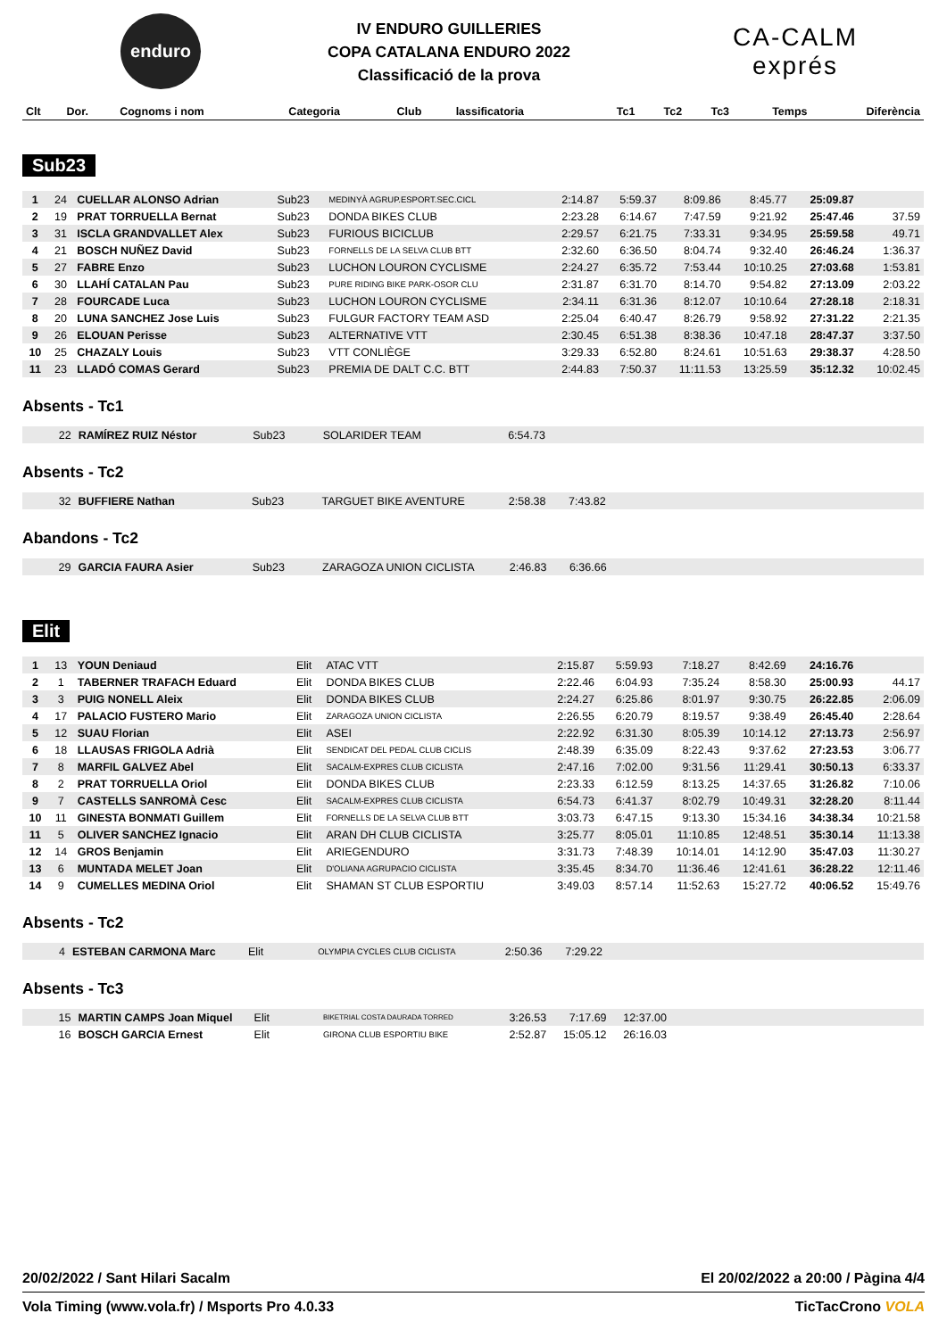enduro
IV ENDURO GUILLERIES
COPA CATALANA ENDURO 2022
Classificació de la prova
CA-CALM
exprés
| Clt | Dor. | Cognoms i nom | Categoria | Club | lassificatoria | Tc1 | Tc2 | Tc3 | Temps | Diferència |
| --- | --- | --- | --- | --- | --- | --- | --- | --- | --- | --- |
Sub23
| 1 | 24 | CUELLAR ALONSO Adrian | Sub23 | MEDINYÀ AGRUP.ESPORT.SEC.CICL | 2:14.87 | 5:59.37 | 8:09.86 | 8:45.77 | 25:09.87 | |
| 2 | 19 | PRAT TORRUELLA Bernat | Sub23 | DONDA BIKES CLUB | 2:23.28 | 6:14.67 | 7:47.59 | 9:21.92 | 25:47.46 | 37.59 |
| 3 | 31 | ISCLA GRANDVALLET Alex | Sub23 | FURIOUS BICICLUB | 2:29.57 | 6:21.75 | 7:33.31 | 9:34.95 | 25:59.58 | 49.71 |
| 4 | 21 | BOSCH NUÑEZ David | Sub23 | FORNELLS DE LA SELVA CLUB BTT | 2:32.60 | 6:36.50 | 8:04.74 | 9:32.40 | 26:46.24 | 1:36.37 |
| 5 | 27 | FABRE Enzo | Sub23 | LUCHON LOURON CYCLISME | 2:24.27 | 6:35.72 | 7:53.44 | 10:10.25 | 27:03.68 | 1:53.81 |
| 6 | 30 | LLAHÍ CATALAN Pau | Sub23 | PURE RIDING BIKE PARK-OSOR CLU | 2:31.87 | 6:31.70 | 8:14.70 | 9:54.82 | 27:13.09 | 2:03.22 |
| 7 | 28 | FOURCADE Luca | Sub23 | LUCHON LOURON CYCLISME | 2:34.11 | 6:31.36 | 8:12.07 | 10:10.64 | 27:28.18 | 2:18.31 |
| 8 | 20 | LUNA SANCHEZ Jose Luis | Sub23 | FULGUR FACTORY TEAM ASD | 2:25.04 | 6:40.47 | 8:26.79 | 9:58.92 | 27:31.22 | 2:21.35 |
| 9 | 26 | ELOUAN Perisse | Sub23 | ALTERNATIVE VTT | 2:30.45 | 6:51.38 | 8:38.36 | 10:47.18 | 28:47.37 | 3:37.50 |
| 10 | 25 | CHAZALY Louis | Sub23 | VTT CONLIÈGE | 3:29.33 | 6:52.80 | 8:24.61 | 10:51.63 | 29:38.37 | 4:28.50 |
| 11 | 23 | LLADÓ COMAS Gerard | Sub23 | PREMIA DE DALT C.C. BTT | 2:44.83 | 7:50.37 | 11:11.53 | 13:25.59 | 35:12.32 | 10:02.45 |
Absents - Tc1
| | 22 | RAMÍREZ RUIZ Néstor | Sub23 | SOLARIDER TEAM | 6:54.73 | |
Absents - Tc2
| | 32 | BUFFIERE Nathan | Sub23 | TARGUET BIKE AVENTURE | 2:58.38 | 7:43.82 | |
Abandons - Tc2
| | 29 | GARCIA FAURA Asier | Sub23 | ZARAGOZA UNION CICLISTA | 2:46.83 | 6:36.66 | |
Elit
| 1 | 13 | YOUN Deniaud | Elit | ATAC VTT | 2:15.87 | 5:59.93 | 7:18.27 | 8:42.69 | 24:16.76 | |
| 2 | 1 | TABERNER TRAFACH Eduard | Elit | DONDA BIKES CLUB | 2:22.46 | 6:04.93 | 7:35.24 | 8:58.30 | 25:00.93 | 44.17 |
| 3 | 3 | PUIG NONELL Aleix | Elit | DONDA BIKES CLUB | 2:24.27 | 6:25.86 | 8:01.97 | 9:30.75 | 26:22.85 | 2:06.09 |
| 4 | 17 | PALACIO FUSTERO Mario | Elit | ZARAGOZA UNION CICLISTA | 2:26.55 | 6:20.79 | 8:19.57 | 9:38.49 | 26:45.40 | 2:28.64 |
| 5 | 12 | SUAU Florian | Elit | ASEI | 2:22.92 | 6:31.30 | 8:05.39 | 10:14.12 | 27:13.73 | 2:56.97 |
| 6 | 18 | LLAUSAS FRIGOLA Adrià | Elit | SENDICAT DEL PEDAL CLUB CICLIS | 2:48.39 | 6:35.09 | 8:22.43 | 9:37.62 | 27:23.53 | 3:06.77 |
| 7 | 8 | MARFIL GALVEZ Abel | Elit | SACALM-EXPRES CLUB CICLISTA | 2:47.16 | 7:02.00 | 9:31.56 | 11:29.41 | 30:50.13 | 6:33.37 |
| 8 | 2 | PRAT TORRUELLA Oriol | Elit | DONDA BIKES CLUB | 2:23.33 | 6:12.59 | 8:13.25 | 14:37.65 | 31:26.82 | 7:10.06 |
| 9 | 7 | CASTELLS SANROMÀ Cesc | Elit | SACALM-EXPRES CLUB CICLISTA | 6:54.73 | 6:41.37 | 8:02.79 | 10:49.31 | 32:28.20 | 8:11.44 |
| 10 | 11 | GINESTA BONMATI Guillem | Elit | FORNELLS DE LA SELVA CLUB BTT | 3:03.73 | 6:47.15 | 9:13.30 | 15:34.16 | 34:38.34 | 10:21.58 |
| 11 | 5 | OLIVER SANCHEZ Ignacio | Elit | ARAN DH CLUB CICLISTA | 3:25.77 | 8:05.01 | 11:10.85 | 12:48.51 | 35:30.14 | 11:13.38 |
| 12 | 14 | GROS Benjamin | Elit | ARIEGENDURO | 3:31.73 | 7:48.39 | 10:14.01 | 14:12.90 | 35:47.03 | 11:30.27 |
| 13 | 6 | MUNTADA MELET Joan | Elit | D'OLIANA AGRUPACIO CICLISTA | 3:35.45 | 8:34.70 | 11:36.46 | 12:41.61 | 36:28.22 | 12:11.46 |
| 14 | 9 | CUMELLES MEDINA Oriol | Elit | SHAMAN ST CLUB ESPORTIU | 3:49.03 | 8:57.14 | 11:52.63 | 15:27.72 | 40:06.52 | 15:49.76 |
Absents - Tc2
| | 4 | ESTEBAN CARMONA Marc | Elit | OLYMPIA CYCLES CLUB CICLISTA | 2:50.36 | 7:29.22 | |
Absents - Tc3
| | 15 | MARTIN CAMPS Joan Miquel | Elit | BIKETRIAL COSTA DAURADA TORRED | 3:26.53 | 7:17.69 | 12:37.00 | |
| | 16 | BOSCH GARCIA Ernest | Elit | GIRONA CLUB ESPORTIU BIKE | 2:52.87 | 15:05.12 | 26:16.03 | |
20/02/2022 / Sant Hilari Sacalm El 20/02/2022 a 20:00 / Pàgina 4/4
Vola Timing (www.vola.fr) / Msports Pro 4.0.33 TicTacCrono VOLA